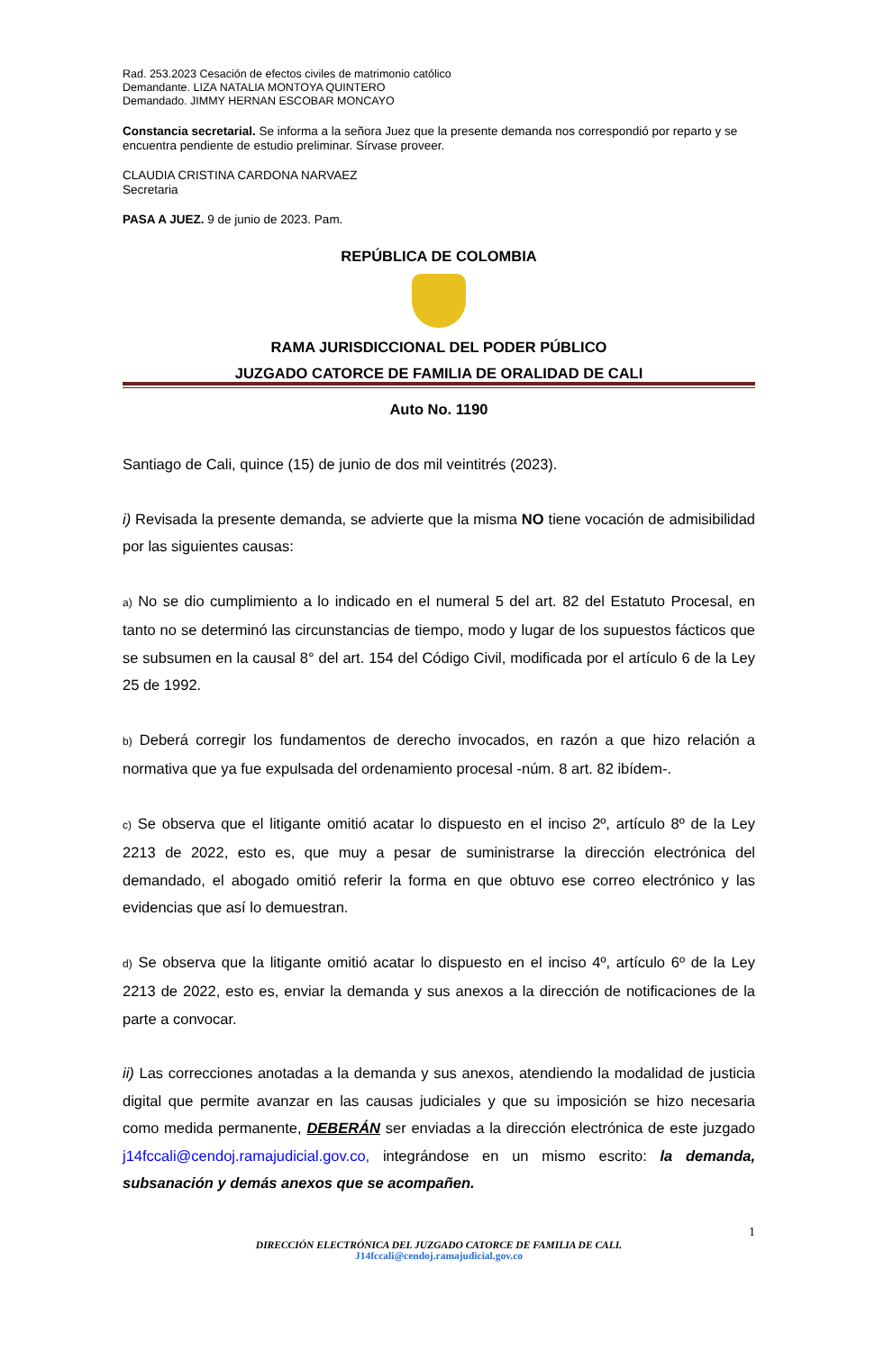Rad. 253.2023 Cesación de efectos civiles de matrimonio católico
Demandante. LIZA NATALIA MONTOYA QUINTERO
Demandado. JIMMY HERNAN ESCOBAR MONCAYO
Constancia secretarial. Se informa a la señora Juez que la presente demanda nos correspondió por reparto y se encuentra pendiente de estudio preliminar. Sírvase proveer.
CLAUDIA CRISTINA CARDONA NARVAEZ
Secretaria
PASA A JUEZ. 9 de junio de 2023. Pam.
REPÚBLICA DE COLOMBIA
RAMA JURISDICCIONAL DEL PODER PÚBLICO
JUZGADO CATORCE DE FAMILIA DE ORALIDAD DE CALI
Auto No. 1190
Santiago de Cali, quince (15) de junio de dos mil veintitrés (2023).
i) Revisada la presente demanda, se advierte que la misma NO tiene vocación de admisibilidad por las siguientes causas:
a) No se dio cumplimiento a lo indicado en el numeral 5 del art. 82 del Estatuto Procesal, en tanto no se determinó las circunstancias de tiempo, modo y lugar de los supuestos fácticos que se subsumen en la causal 8° del art. 154 del Código Civil, modificada por el artículo 6 de la Ley 25 de 1992.
b) Deberá corregir los fundamentos de derecho invocados, en razón a que hizo relación a normativa que ya fue expulsada del ordenamiento procesal -núm. 8 art. 82 ibídem-.
c) Se observa que el litigante omitió acatar lo dispuesto en el inciso 2º, artículo 8º de la Ley 2213 de 2022, esto es, que muy a pesar de suministrarse la dirección electrónica del demandado, el abogado omitió referir la forma en que obtuvo ese correo electrónico y las evidencias que así lo demuestran.
d) Se observa que la litigante omitió acatar lo dispuesto en el inciso 4º, artículo 6º de la Ley 2213 de 2022, esto es, enviar la demanda y sus anexos a la dirección de notificaciones de la parte a convocar.
ii) Las correcciones anotadas a la demanda y sus anexos, atendiendo la modalidad de justicia digital que permite avanzar en las causas judiciales y que su imposición se hizo necesaria como medida permanente, DEBERÁN ser enviadas a la dirección electrónica de este juzgado j14fccali@cendoj.ramajudicial.gov.co, integrándose en un mismo escrito: la demanda, subsanación y demás anexos que se acompañen.
1
DIRECCIÓN ELECTRÓNICA DEL JUZGADO CATORCE DE FAMILIA DE CALI.
J14fccali@cendoj.ramajudicial.gov.co